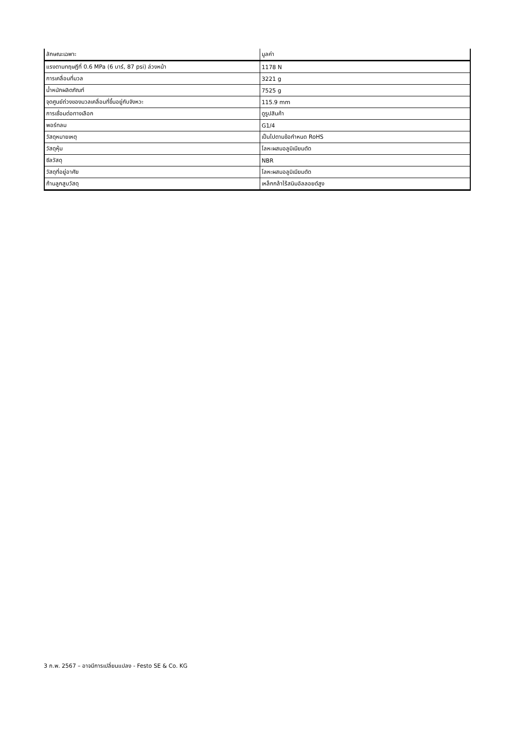| ลักษณะเฉพาะ | มูลค่า |
| --- | --- |
| แรงตามทฤษฎีที่ 0.6 MPa (6 บาร์, 87 psi) ล่วงหน้า | 1178 N |
| การเคลื่อนที่มวล | 3221 g |
| น้ำหนักผลิตภัณฑ์ | 7525 g |
| จุดศูนย์ถ่วงของมวลเคลื่อนที่ขึ้นอยู่กับจังหวะ | 115.9 mm |
| การเชื่อมต่อทางเลือก | ดูรูปสินค้า |
| พอร์ทลม | G1/4 |
| วัสดุหมายเหตุ | เป็นไปตามข้อกำหนด RoHS |
| วัสดุหุ้ม | โลหะผสมอลูมิเนียมดัด |
| ซีลวัสดุ | NBR |
| วัสดุที่อยู่อาศัย | โลหะผสมอลูมิเนียมดัด |
| ก้านลูกสูบวัสดุ | เหล็กกล้าไร้สนิมอัลลอยด์สูง |
3 ก.พ. 2567 – อาจมีการเปลี่ยนแปลง - Festo SE & Co. KG